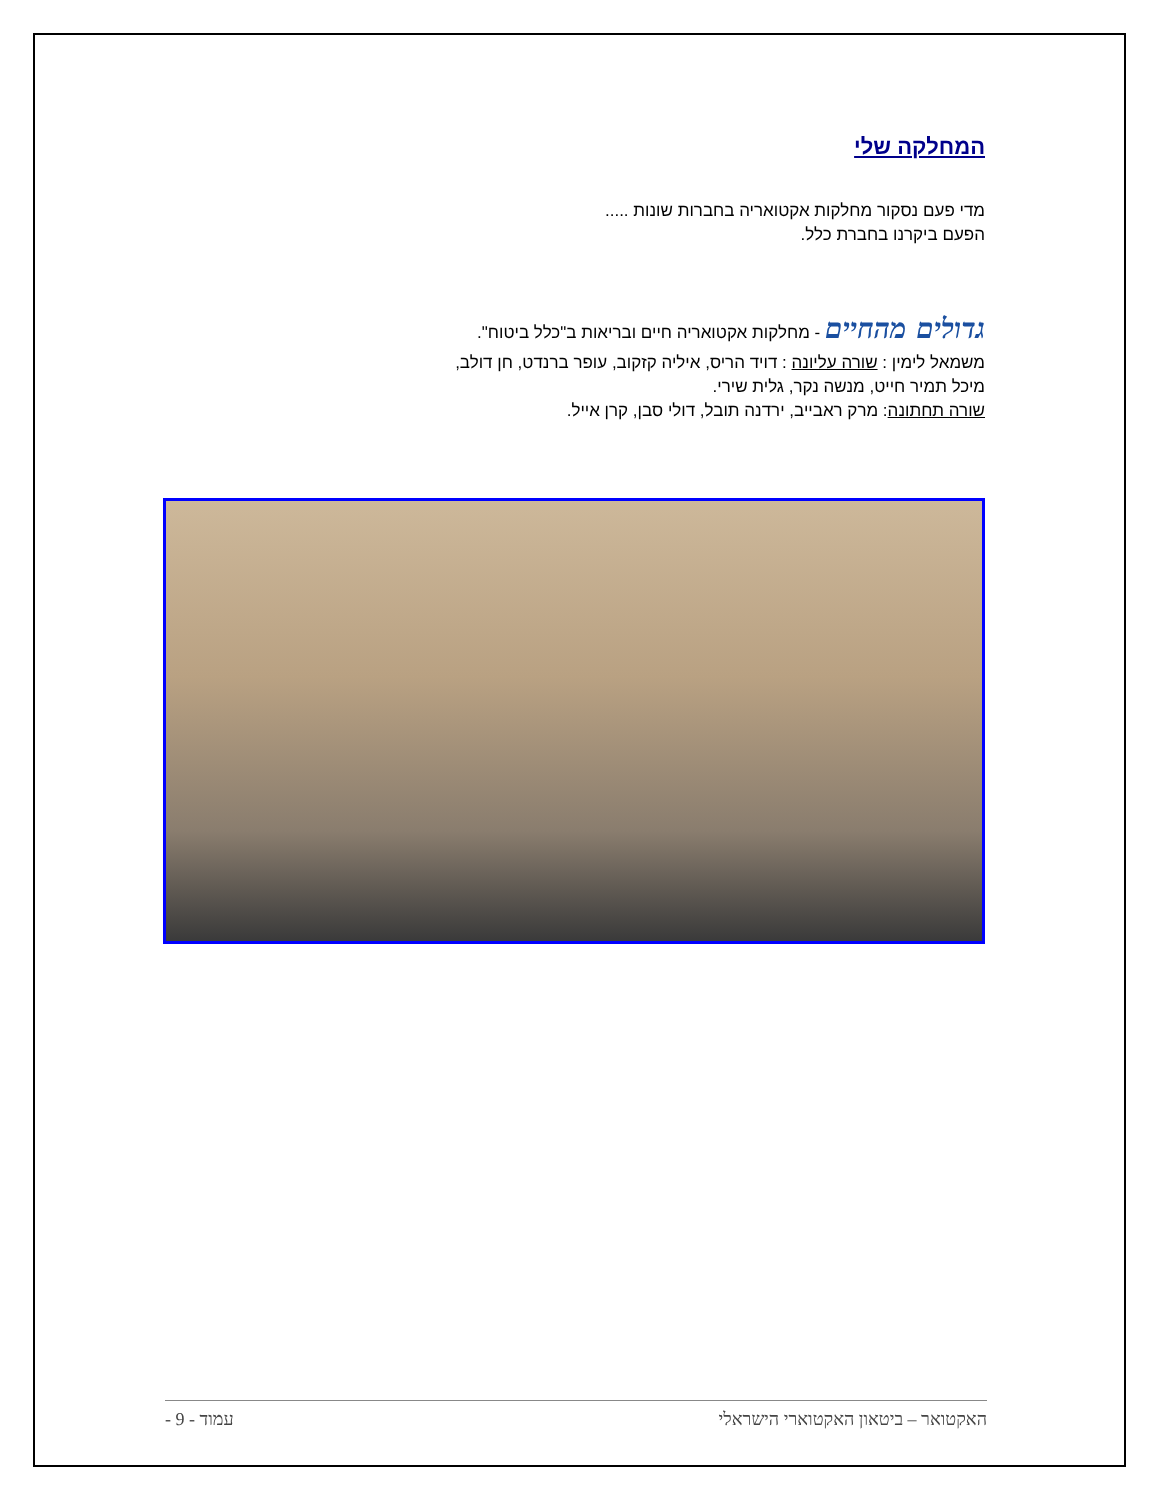המחלקה שלי
מדי פעם נסקור מחלקות אקטואריה בחברות שונות .....
הפעם ביקרנו בחברת כלל.
גדולים מהחיים - מחלקות אקטואריה חיים ובריאות ב"כלל ביטוח".
משמאל לימין : שורה עליונה : דויד הריס, איליה קזקוב, עופר ברנדט, חן דולב,
מיכל תמיר חייט, מנשה נקר, גלית שירי.
שורה תחתונה: מרק ראבייב, ירדנה תובל, דולי סבן, קרן אייל.
האקטואר – ביטאון האקטוארי הישראלי עמוד - 9 -